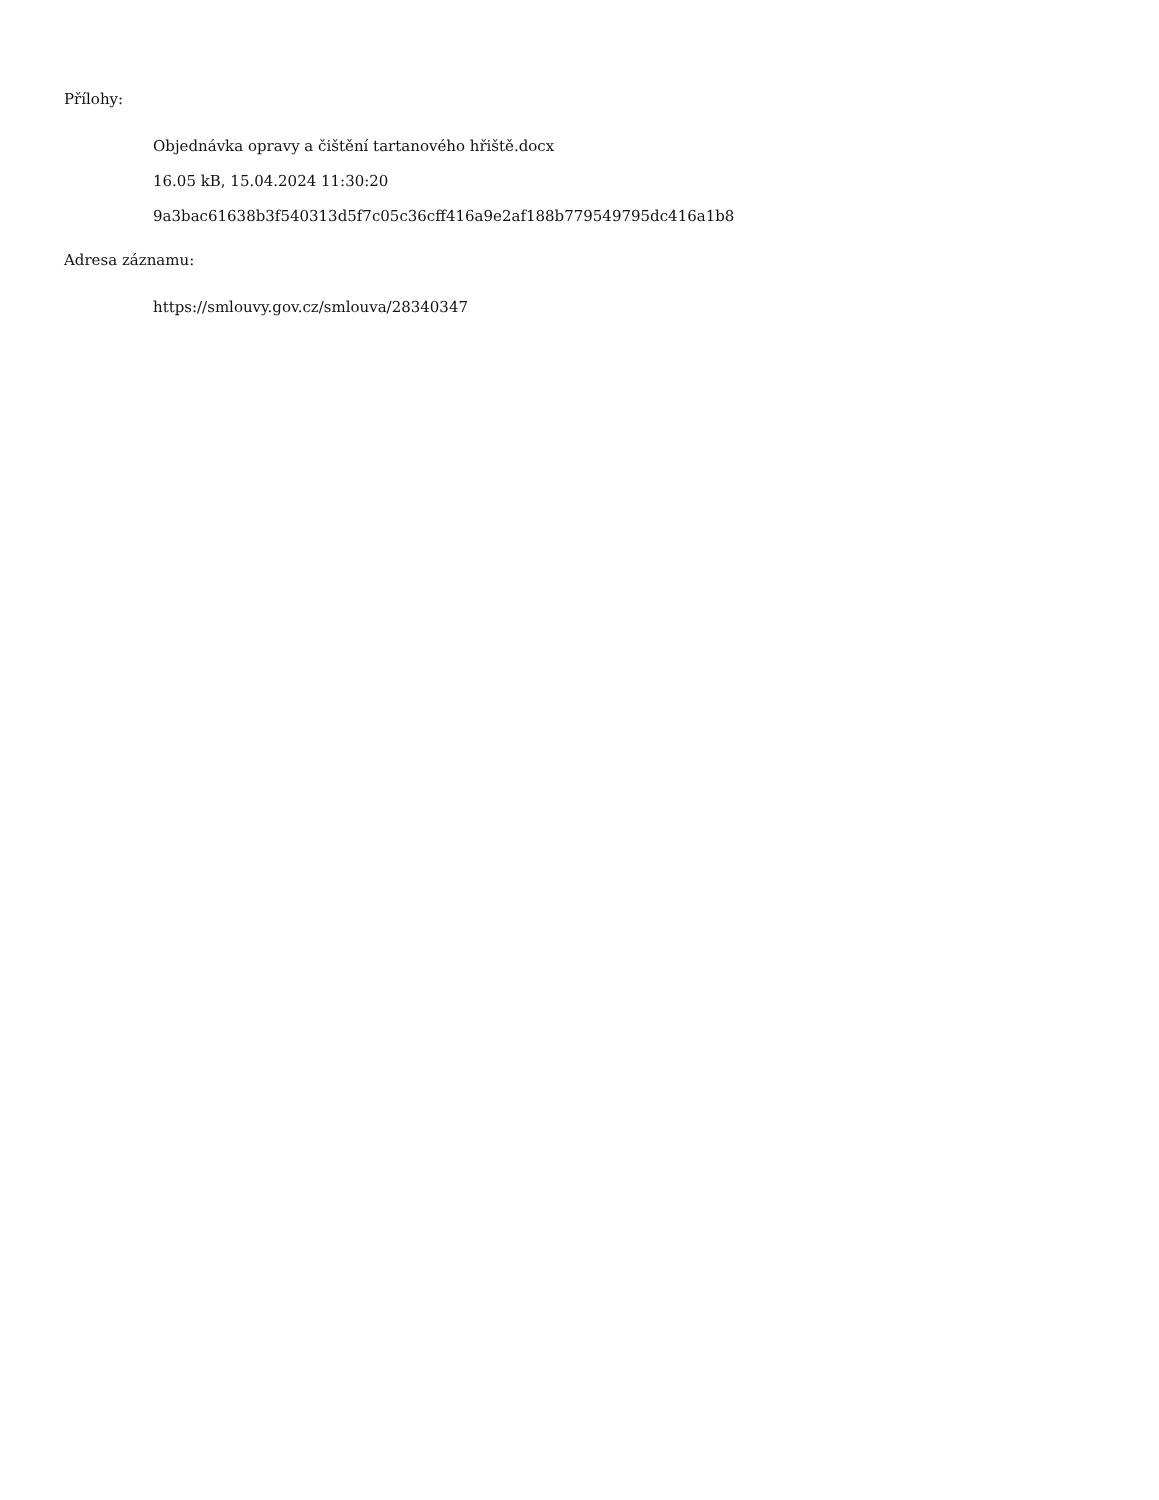Přílohy:
Objednávka opravy a čištění tartanového hřiště.docx
16.05 kB, 15.04.2024 11:30:20
9a3bac61638b3f540313d5f7c05c36cff416a9e2af188b779549795dc416a1b8
Adresa záznamu:
https://smlouvy.gov.cz/smlouva/28340347